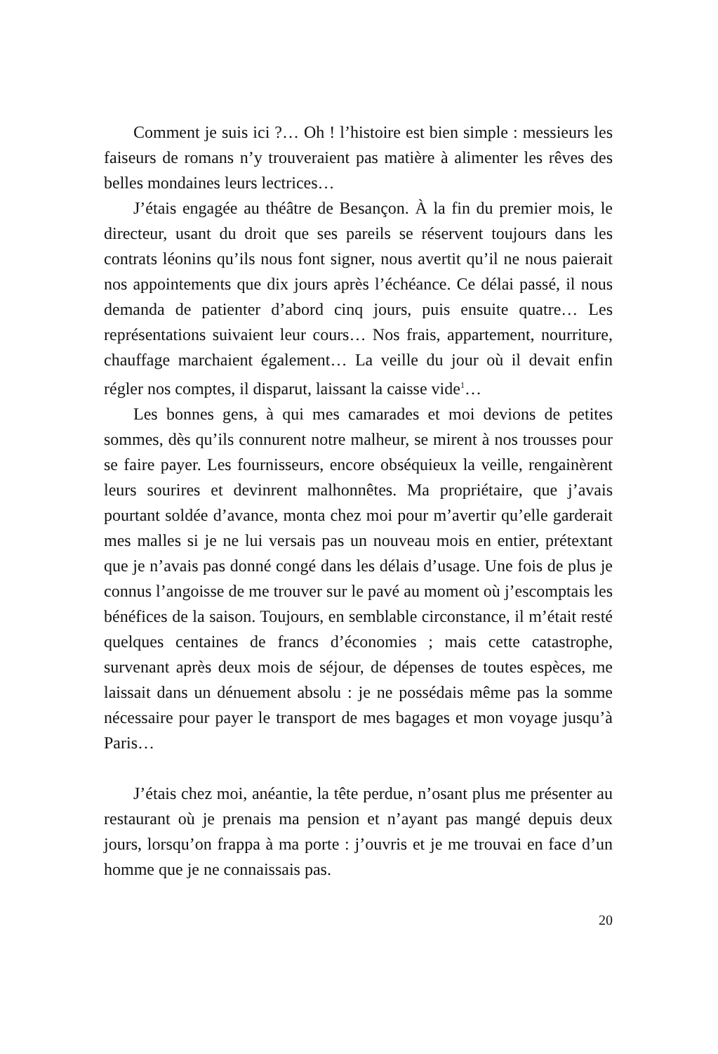Comment je suis ici ?… Oh ! l’histoire est bien simple : messieurs les faiseurs de romans n’y trouveraient pas matière à alimenter les rêves des belles mondaines leurs lectrices…
J’étais engagée au théâtre de Besançon. À la fin du premier mois, le directeur, usant du droit que ses pareils se réservent toujours dans les contrats léonins qu’ils nous font signer, nous avertit qu’il ne nous paierait nos appointements que dix jours après l’échéance. Ce délai passé, il nous demanda de patienter d’abord cinq jours, puis ensuite quatre… Les représentations suivaient leur cours… Nos frais, appartement, nourriture, chauffage marchaient également… La veille du jour où il devait enfin régler nos comptes, il disparut, laissant la caisse vide<sup>1</sup>…
Les bonnes gens, à qui mes camarades et moi devions de petites sommes, dès qu’ils connurent notre malheur, se mirent à nos trousses pour se faire payer. Les fournisseurs, encore obséquieux la veille, rengainèrent leurs sourires et devinrent malhonnêtes. Ma propriétaire, que j’avais pourtant soldée d’avance, monta chez moi pour m’avertir qu’elle garderait mes malles si je ne lui versais pas un nouveau mois en entier, prétextant que je n’avais pas donné congé dans les délais d’usage. Une fois de plus je connus l’angoisse de me trouver sur le pavé au moment où j’escomptais les bénéfices de la saison. Toujours, en semblable circonstance, il m’était resté quelques centaines de francs d’économies ; mais cette catastrophe, survenant après deux mois de séjour, de dépenses de toutes espèces, me laissait dans un dénuement absolu : je ne possédais même pas la somme nécessaire pour payer le transport de mes bagages et mon voyage jusqu’à Paris…
J’étais chez moi, anéantie, la tête perdue, n’osant plus me présenter au restaurant où je prenais ma pension et n’ayant pas mangé depuis deux jours, lorsqu’on frappa à ma porte : j’ouvris et je me trouvai en face d’un homme que je ne connaissais pas.
20